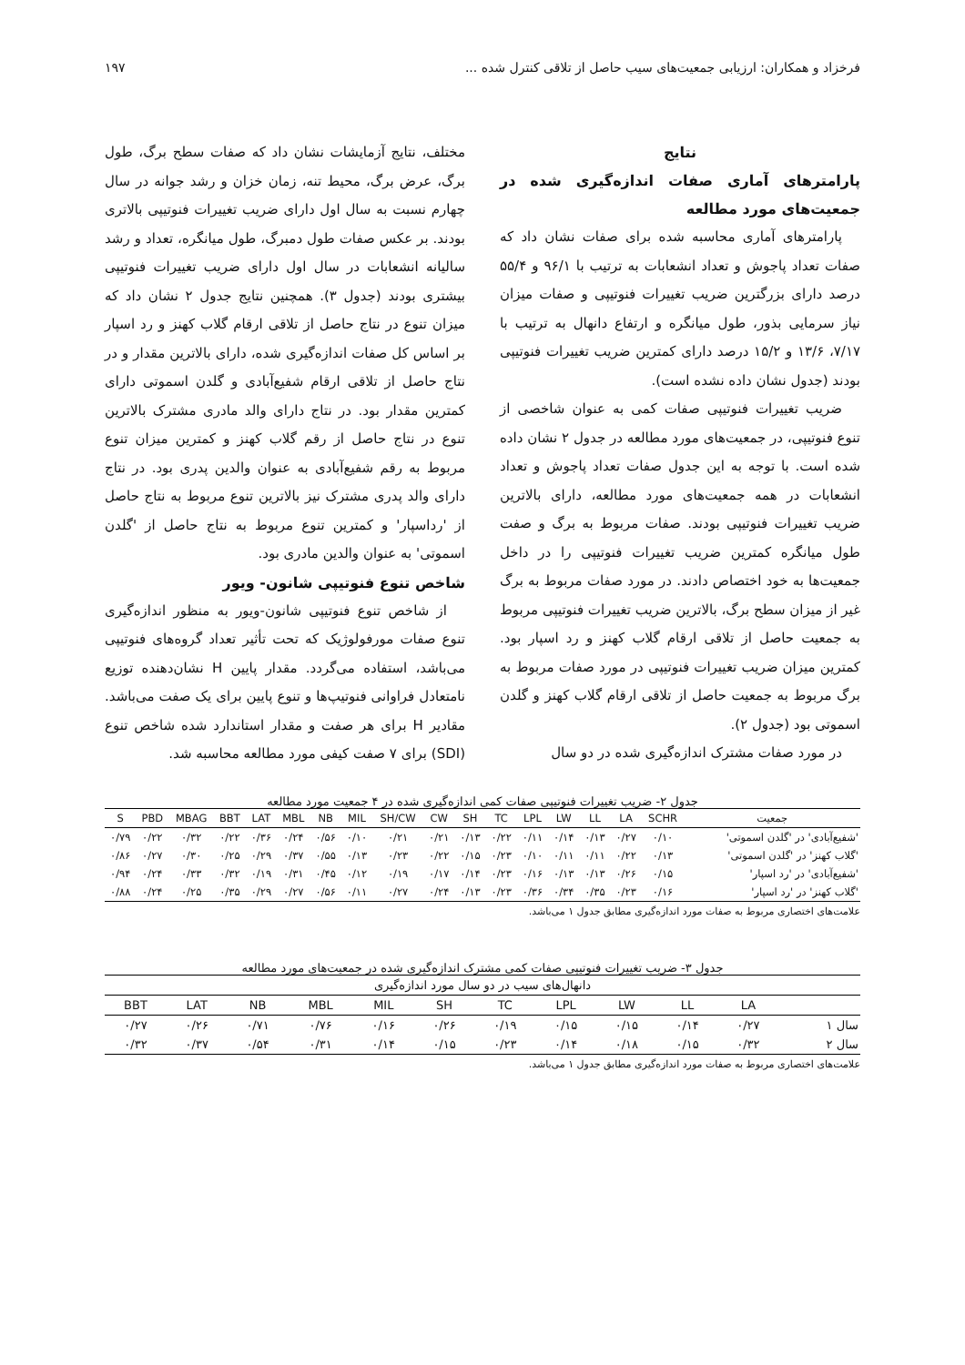فرخزاد و همکاران: ارزیابی جمعیت‌های سیب حاصل از تلاقی کنترل شده ... ۱۹۷
نتایج
پارامترهای آماری صفات اندازه‌گیری شده در جمعیت‌های مورد مطالعه
پارامترهای آماری محاسبه شده برای صفات نشان داد که صفات تعداد پاجوش و تعداد انشعابات به ترتیب با ۹۶/۱ و ۵۵/۴ درصد دارای بزرگترین ضریب تغییرات فنوتیپی و صفات میزان نیاز سرمایی بذور، طول میانگره و ارتفاع دانهال به ترتیب با ۷/۱۷، ۱۳/۶ و ۱۵/۲ درصد دارای کمترین ضریب تغییرات فنوتیپی بودند (جدول نشان داده نشده است).
ضریب تغییرات فنوتیپی صفات کمی به عنوان شاخصی از تنوع فنوتیپی، در جمعیت‌های مورد مطالعه در جدول ۲ نشان داده شده است. با توجه به این جدول صفات تعداد پاجوش و تعداد انشعابات در همه جمعیت‌های مورد مطالعه، دارای بالاترین ضریب تغییرات فنوتیپی بودند. صفات مربوط به برگ و صفت طول میانگره کمترین ضریب تغییرات فنوتیپی را در داخل جمعیت‌ها به خود اختصاص دادند. در مورد صفات مربوط به برگ غیر از میزان سطح برگ، بالاترین ضریب تغییرات فنوتیپی مربوط به جمعیت حاصل از تلاقی ارقام گلاب کهنز و رد اسپار بود. کمترین میزان ضریب تغییرات فنوتیپی در مورد صفات مربوط به برگ مربوط به جمعیت حاصل از تلاقی ارقام گلاب کهنز و گلدن اسموتی بود (جدول ۲).
در مورد صفات مشترک اندازه‌گیری شده در دو سال
مختلف، نتایج آزمایشات نشان داد که صفات سطح برگ، طول برگ، عرض برگ، محیط تنه، زمان خزان و رشد جوانه در سال چهارم نسبت به سال اول دارای ضریب تغییرات فنوتیپی بالاتری بودند. بر عکس صفات طول دمبرگ، طول میانگره، تعداد و رشد سالیانه انشعابات در سال اول دارای ضریب تغییرات فنوتیپی بیشتری بودند (جدول ۳). همچنین نتایج جدول ۲ نشان داد که میزان تنوع در نتاج حاصل از تلاقی ارقام گلاب کهنز و رد اسپار بر اساس کل صفات اندازه‌گیری شده، دارای بالاترین مقدار و در نتاج حاصل از تلاقی ارقام شفیع‌آبادی و گلدن اسموتی دارای کمترین مقدار بود. در نتاج دارای والد مادری مشترک بالاترین تنوع در نتاج حاصل از رقم گلاب کهنز و کمترین میزان تنوع مربوط به رقم شفیع‌آبادی به عنوان والدین پدری بود. در نتاج دارای والد پدری مشترک نیز بالاترین تنوع مربوط به نتاج حاصل از 'رداسپار' و کمترین تنوع مربوط به نتاج حاصل از 'گلدن اسموتی' به عنوان والدین مادری بود.
شاخص تنوع فنوتیپی شانون- ویور
از شاخص تنوع فنوتیپی شانون-ویور به منظور اندازه‌گیری تنوع صفات مورفولوژیک که تحت تأثیر تعداد گروه‌های فنوتیپی می‌باشد، استفاده می‌گردد. مقدار پایین H نشان‌دهنده توزیع نامتعادل فراوانی فنوتیپ‌ها و تنوع پایین برای یک صفت می‌باشد. مقادیر H برای هر صفت و مقدار استاندارد شده شاخص تنوع (SDI) برای ۷ صفت کیفی مورد مطالعه محاسبه شد.
جدول ۲- ضریب تغییرات فنوتیپی صفات کمی اندازه‌گیری شده در ۴ جمعیت مورد مطالعه
| جمعیت | SCHR | LA | LL | LW | LPL | TC | SH | CW | SH/CW | MIL | NB | MBL | LAT | BBT | MBAG | PBD | S |
| --- | --- | --- | --- | --- | --- | --- | --- | --- | --- | --- | --- | --- | --- | --- | --- | --- | --- |
| 'شفیع‌آبادی' در 'گلدن اسموتی' | ۰/۱۰ | ۰/۲۷ | ۰/۱۳ | ۰/۱۴ | ۰/۱۱ | ۰/۲۲ | ۰/۱۳ | ۰/۲۱ | ۰/۲۱ | ۰/۱۰ | ۰/۵۶ | ۰/۲۴ | ۰/۳۶ | ۰/۲۲ | ۰/۳۲ | ۰/۲۲ | ۰/۷۹ |
| 'گلاب کهنز' در 'گلدن اسموتی' | ۰/۱۳ | ۰/۲۲ | ۰/۱۱ | ۰/۱۱ | ۰/۱۰ | ۰/۲۳ | ۰/۱۵ | ۰/۲۲ | ۰/۲۳ | ۰/۱۳ | ۰/۵۵ | ۰/۳۷ | ۰/۲۹ | ۰/۲۵ | ۰/۳۰ | ۰/۲۷ | ۰/۸۶ |
| 'شفیع‌آبادی' در 'رد اسپار' | ۰/۱۵ | ۰/۲۶ | ۰/۱۳ | ۰/۱۳ | ۰/۱۶ | ۰/۲۳ | ۰/۱۴ | ۰/۱۷ | ۰/۱۹ | ۰/۱۲ | ۰/۴۵ | ۰/۳۱ | ۰/۱۹ | ۰/۳۲ | ۰/۳۳ | ۰/۲۴ | ۰/۹۴ |
| 'گلاب کهنز' در 'رد اسپار' | ۰/۱۶ | ۰/۲۳ | ۰/۳۵ | ۰/۳۴ | ۰/۳۶ | ۰/۲۳ | ۰/۱۳ | ۰/۲۴ | ۰/۲۷ | ۰/۱۱ | ۰/۵۶ | ۰/۲۷ | ۰/۲۹ | ۰/۳۵ | ۰/۲۵ | ۰/۲۴ | ۰/۸۸ |
علامت‌های اختصاری مربوط به صفات مورد اندازه‌گیری مطابق جدول ۱ می‌باشد.
جدول ۳- ضریب تغییرات فنوتیپی صفات کمی مشترک اندازه‌گیری شده در جمعیت‌های مورد مطالعه
| دانهال‌های سیب در دو سال مورد اندازه‌گیری | | | | | | | | | | | |
| --- | --- | --- | --- | --- | --- | --- | --- | --- | --- | --- | --- |
| | LA | LL | LW | LPL | TC | SH | MIL | MBL | NB | LAT | BBT |
| سال ۱ | ۰/۲۷ | ۰/۱۴ | ۰/۱۵ | ۰/۱۵ | ۰/۱۹ | ۰/۲۶ | ۰/۱۶ | ۰/۷۶ | ۰/۷۱ | ۰/۲۶ | ۰/۲۷ |
| سال ۲ | ۰/۳۲ | ۰/۱۵ | ۰/۱۸ | ۰/۱۴ | ۰/۲۳ | ۰/۱۵ | ۰/۱۴ | ۰/۳۱ | ۰/۵۴ | ۰/۳۷ | ۰/۳۲ |
علامت‌های اختصاری مربوط به صفات مورد اندازه‌گیری مطابق جدول ۱ می‌باشد.